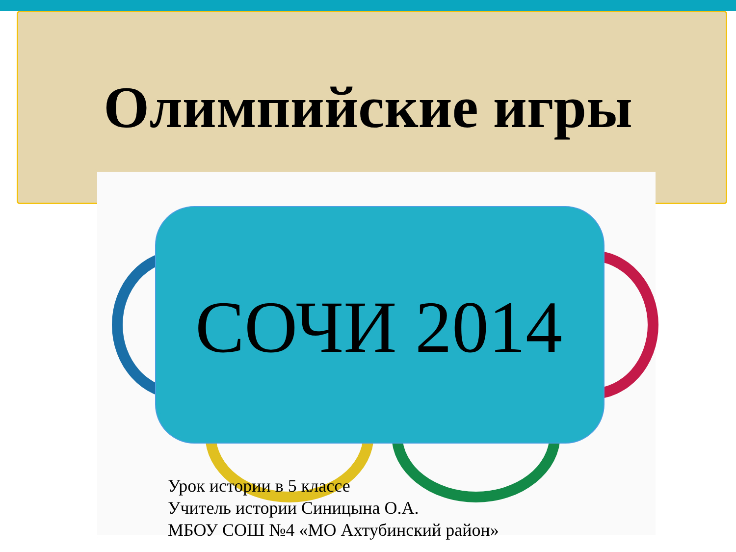Олимпийские игры
СОЧИ 2014
Урок истории в 5 классе
Учитель истории Синицына О.А.
МБОУ СОШ №4 «МО Ахтубинский район»